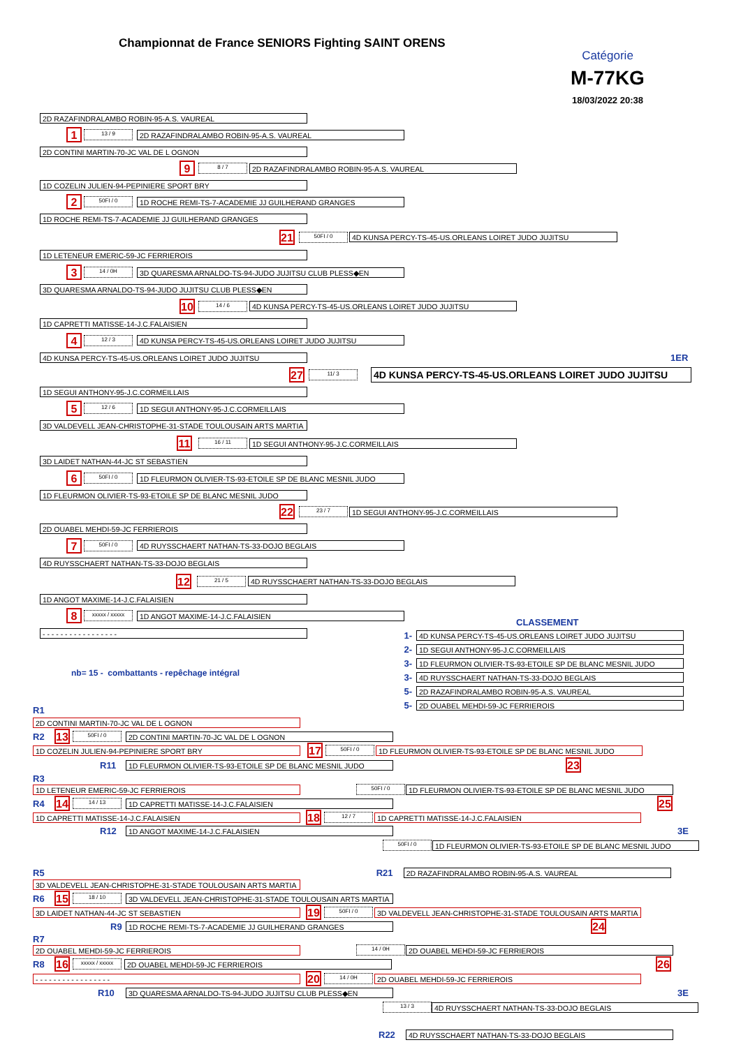Championnat de France SENIORS Fighting SAINT ORENS
Catégorie
M-77KG
18/03/2022 20:38
2D RAZAFINDRALAMBO ROBIN-95-A.S. VAUREAL
1
13 / 9
2D RAZAFINDRALAMBO ROBIN-95-A.S. VAUREAL
2D CONTINI MARTIN-70-JC VAL DE L OGNON
9
8 / 7
2D RAZAFINDRALAMBO ROBIN-95-A.S. VAUREAL
1D COZELIN JULIEN-94-PEPINIERE SPORT BRY
2
50FI / 0
1D ROCHE REMI-TS-7-ACADEMIE JJ GUILHERAND GRANGES
1D ROCHE REMI-TS-7-ACADEMIE JJ GUILHERAND GRANGES
21
50FI / 0
4D KUNSA PERCY-TS-45-US.ORLEANS LOIRET JUDO JUJITSU
1D LETENEUR EMERIC-59-JC FERRIEROIS
3
14 / 0H
3D QUARESMA ARNALDO-TS-94-JUDO JUJITSU CLUB PLESS◆EN
3D QUARESMA ARNALDO-TS-94-JUDO JUJITSU CLUB PLESS◆EN
10
14 / 6
4D KUNSA PERCY-TS-45-US.ORLEANS LOIRET JUDO JUJITSU
1D CAPRETTI MATISSE-14-J.C.FALAISIEN
4
12 / 3
4D KUNSA PERCY-TS-45-US.ORLEANS LOIRET JUDO JUJITSU
4D KUNSA PERCY-TS-45-US.ORLEANS LOIRET JUDO JUJITSU
1ER
27
11/ 3
4D KUNSA PERCY-TS-45-US.ORLEANS LOIRET JUDO JUJITSU
1D SEGUI ANTHONY-95-J.C.CORMEILLAIS
5
12 / 6
1D SEGUI ANTHONY-95-J.C.CORMEILLAIS
3D VALDEVELL JEAN-CHRISTOPHE-31-STADE TOULOUSAIN ARTS MARTIA
11
16 / 11
1D SEGUI ANTHONY-95-J.C.CORMEILLAIS
3D LAIDET NATHAN-44-JC ST SEBASTIEN
6
50FI / 0
1D FLEURMON OLIVIER-TS-93-ETOILE SP DE BLANC MESNIL JUDO
1D FLEURMON OLIVIER-TS-93-ETOILE SP DE BLANC MESNIL JUDO
22
23 / 7
1D SEGUI ANTHONY-95-J.C.CORMEILLAIS
2D OUABEL MEHDI-59-JC FERRIEROIS
7
50FI / 0
4D RUYSSCHAERT NATHAN-TS-33-DOJO BEGLAIS
4D RUYSSCHAERT NATHAN-TS-33-DOJO BEGLAIS
12
21 / 5
4D RUYSSCHAERT NATHAN-TS-33-DOJO BEGLAIS
1D ANGOT MAXIME-14-J.C.FALAISIEN
8
xxxxx / xxxxx
1D ANGOT MAXIME-14-J.C.FALAISIEN
CLASSEMENT
- - - - - - - - - - - - - - - - -
nb= 15 - combattants - repêchage intégral
1-
4D KUNSA PERCY-TS-45-US.ORLEANS LOIRET JUDO JUJITSU
2-
1D SEGUI ANTHONY-95-J.C.CORMEILLAIS
3-
1D FLEURMON OLIVIER-TS-93-ETOILE SP DE BLANC MESNIL JUDO
3-
4D RUYSSCHAERT NATHAN-TS-33-DOJO BEGLAIS
5-
2D RAZAFINDRALAMBO ROBIN-95-A.S. VAUREAL
5-
2D OUABEL MEHDI-59-JC FERRIEROIS
R1
2D CONTINI MARTIN-70-JC VAL DE L OGNON
R2
13
50FI / 0
2D CONTINI MARTIN-70-JC VAL DE L OGNON
1D COZELIN JULIEN-94-PEPINIERE SPORT BRY
17
50FI / 0
1D FLEURMON OLIVIER-TS-93-ETOILE SP DE BLANC MESNIL JUDO
R11
1D FLEURMON OLIVIER-TS-93-ETOILE SP DE BLANC MESNIL JUDO
23
R3
1D LETENEUR EMERIC-59-JC FERRIEROIS
50FI / 0
1D FLEURMON OLIVIER-TS-93-ETOILE SP DE BLANC MESNIL JUDO
R4
14
14 / 13
1D CAPRETTI MATISSE-14-J.C.FALAISIEN
25
1D CAPRETTI MATISSE-14-J.C.FALAISIEN
18
12 / 7
1D CAPRETTI MATISSE-14-J.C.FALAISIEN
R12
1D ANGOT MAXIME-14-J.C.FALAISIEN
3E
50FI / 0
1D FLEURMON OLIVIER-TS-93-ETOILE SP DE BLANC MESNIL JUDO
R5 R21
2D RAZAFINDRALAMBO ROBIN-95-A.S. VAUREAL
3D VALDEVELL JEAN-CHRISTOPHE-31-STADE TOULOUSAIN ARTS MARTIA
R6
15
18 / 10
3D VALDEVELL JEAN-CHRISTOPHE-31-STADE TOULOUSAIN ARTS MARTIA
3D LAIDET NATHAN-44-JC ST SEBASTIEN
19
50FI / 0
3D VALDEVELL JEAN-CHRISTOPHE-31-STADE TOULOUSAIN ARTS MARTIA
R9
1D ROCHE REMI-TS-7-ACADEMIE JJ GUILHERAND GRANGES
24
R7
2D OUABEL MEHDI-59-JC FERRIEROIS
14 / 0H
2D OUABEL MEHDI-59-JC FERRIEROIS
R8
16
xxxxx / xxxxx
2D OUABEL MEHDI-59-JC FERRIEROIS
26
- - - - - - - - - - - - - - - - -
20
14 / 0H
2D OUABEL MEHDI-59-JC FERRIEROIS
R10
3D QUARESMA ARNALDO-TS-94-JUDO JUJITSU CLUB PLESS◆EN
3E
13 / 3
4D RUYSSCHAERT NATHAN-TS-33-DOJO BEGLAIS
R22
4D RUYSSCHAERT NATHAN-TS-33-DOJO BEGLAIS